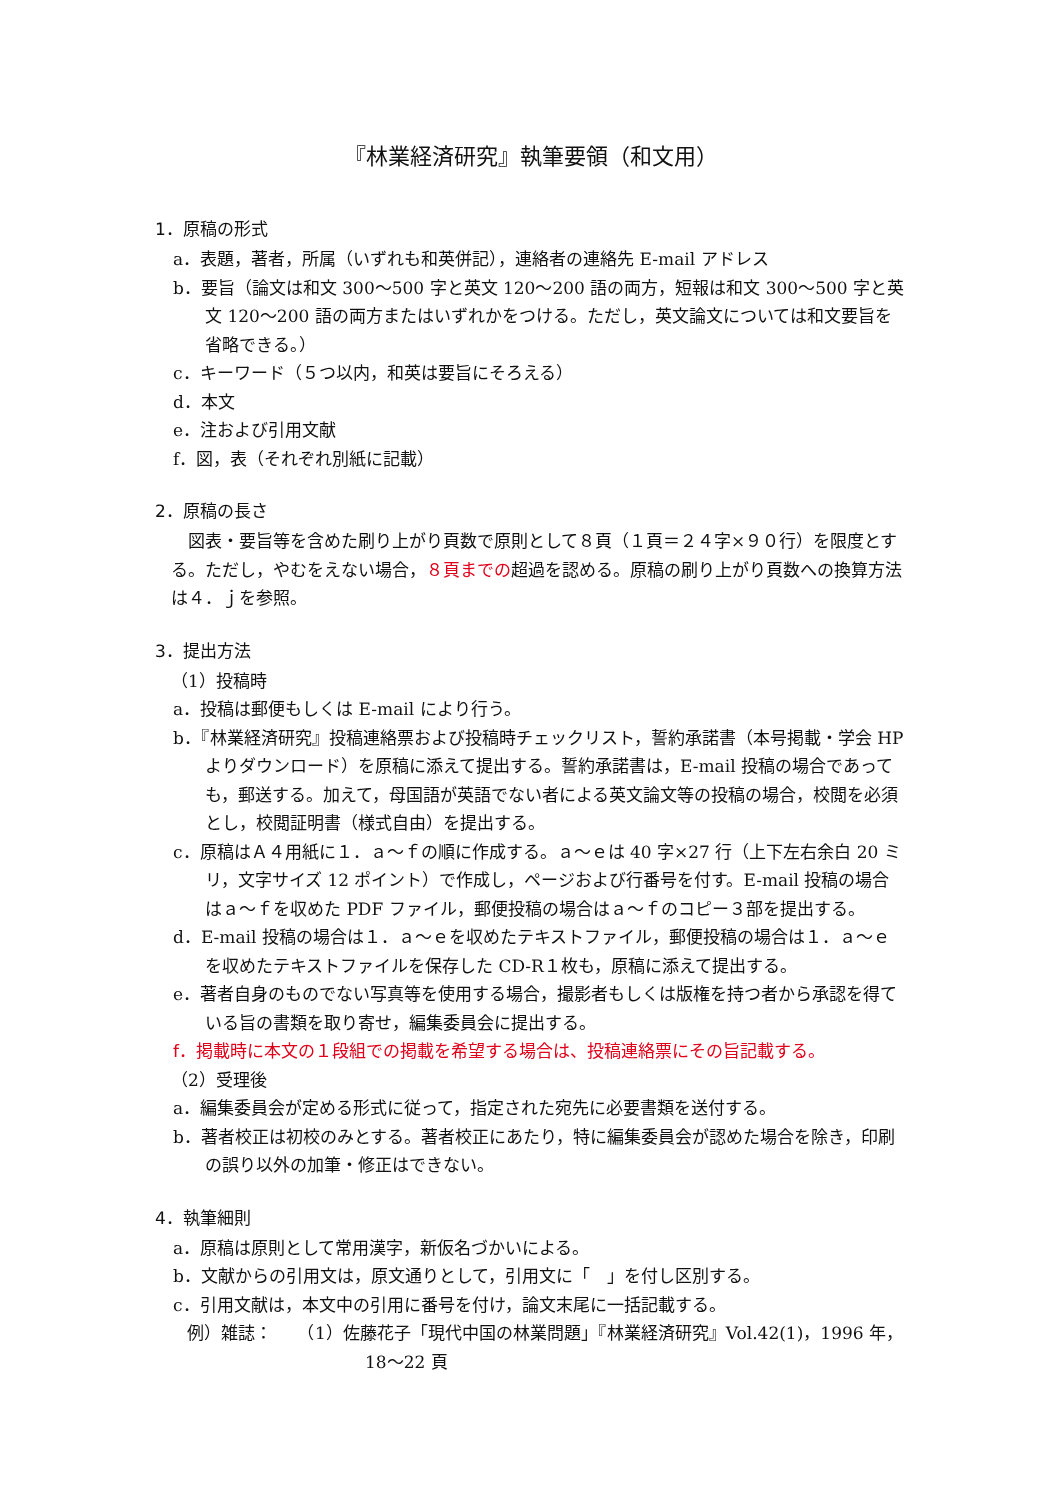『林業経済研究』執筆要領（和文用）
1．原稿の形式
a．表題，著者，所属（いずれも和英併記），連絡者の連絡先 E-mail アドレス
b．要旨（論文は和文 300〜500 字と英文 120〜200 語の両方，短報は和文 300〜500 字と英文 120〜200 語の両方またはいずれかをつける。ただし，英文論文については和文要旨を省略できる。）
c．キーワード（５つ以内，和英は要旨にそろえる）
d．本文
e．注および引用文献
f．図，表（それぞれ別紙に記載）
2．原稿の長さ
図表・要旨等を含めた刷り上がり頁数で原則として８頁（１頁＝２４字×９０行）を限度とする。ただし，やむをえない場合，８頁までの超過を認める。原稿の刷り上がり頁数への換算方法は４．ｊを参照。
3．提出方法
（1）投稿時
a．投稿は郵便もしくは E-mail により行う。
b．『林業経済研究』投稿連絡票および投稿時チェックリスト，誓約承諾書（本号掲載・学会 HP よりダウンロード）を原稿に添えて提出する。誓約承諾書は，E-mail 投稿の場合であっても，郵送する。加えて，母国語が英語でない者による英文論文等の投稿の場合，校閲を必須とし，校閲証明書（様式自由）を提出する。
c．原稿はＡ４用紙に１．ａ〜ｆの順に作成する。ａ〜ｅは 40 字×27 行（上下左右余白 20 ミリ，文字サイズ 12 ポイント）で作成し，ページおよび行番号を付す。E-mail 投稿の場合はａ〜ｆを収めた PDF ファイル，郵便投稿の場合はａ〜ｆのコピー３部を提出する。
d．E-mail 投稿の場合は１．ａ〜ｅを収めたテキストファイル，郵便投稿の場合は１．ａ〜ｅを収めたテキストファイルを保存した CD-R１枚も，原稿に添えて提出する。
e．著者自身のものでない写真等を使用する場合，撮影者もしくは版権を持つ者から承認を得ている旨の書類を取り寄せ，編集委員会に提出する。
f．掲載時に本文の１段組での掲載を希望する場合は、投稿連絡票にその旨記載する。
（2）受理後
a．編集委員会が定める形式に従って，指定された宛先に必要書類を送付する。
b．著者校正は初校のみとする。著者校正にあたり，特に編集委員会が認めた場合を除き，印刷の誤り以外の加筆・修正はできない。
4．執筆細則
a．原稿は原則として常用漢字，新仮名づかいによる。
b．文献からの引用文は，原文通りとして，引用文に「　」を付し区別する。
c．引用文献は，本文中の引用に番号を付け，論文末尾に一括記載する。
例）雑誌：　　（1）佐藤花子「現代中国の林業問題」『林業経済研究』Vol.42(1)，1996 年，18〜22 頁